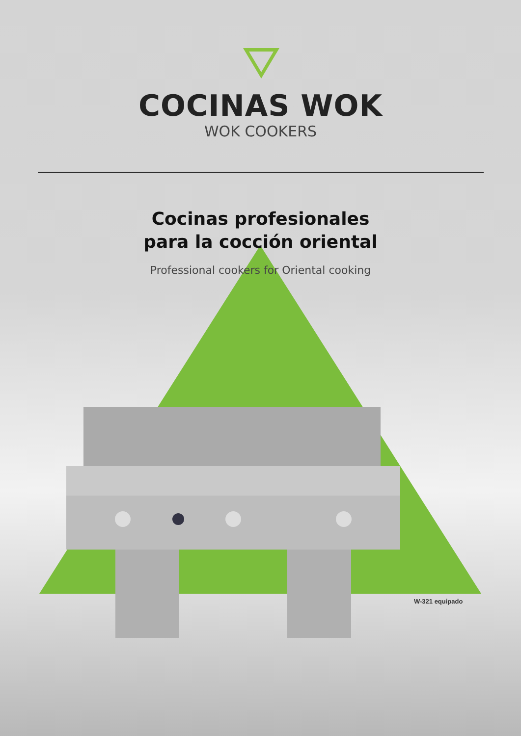COCINAS WOK
WOK COOKERS
Cocinas profesionales
para la cocción oriental
Professional cookers for Oriental cooking
W-321 equipado